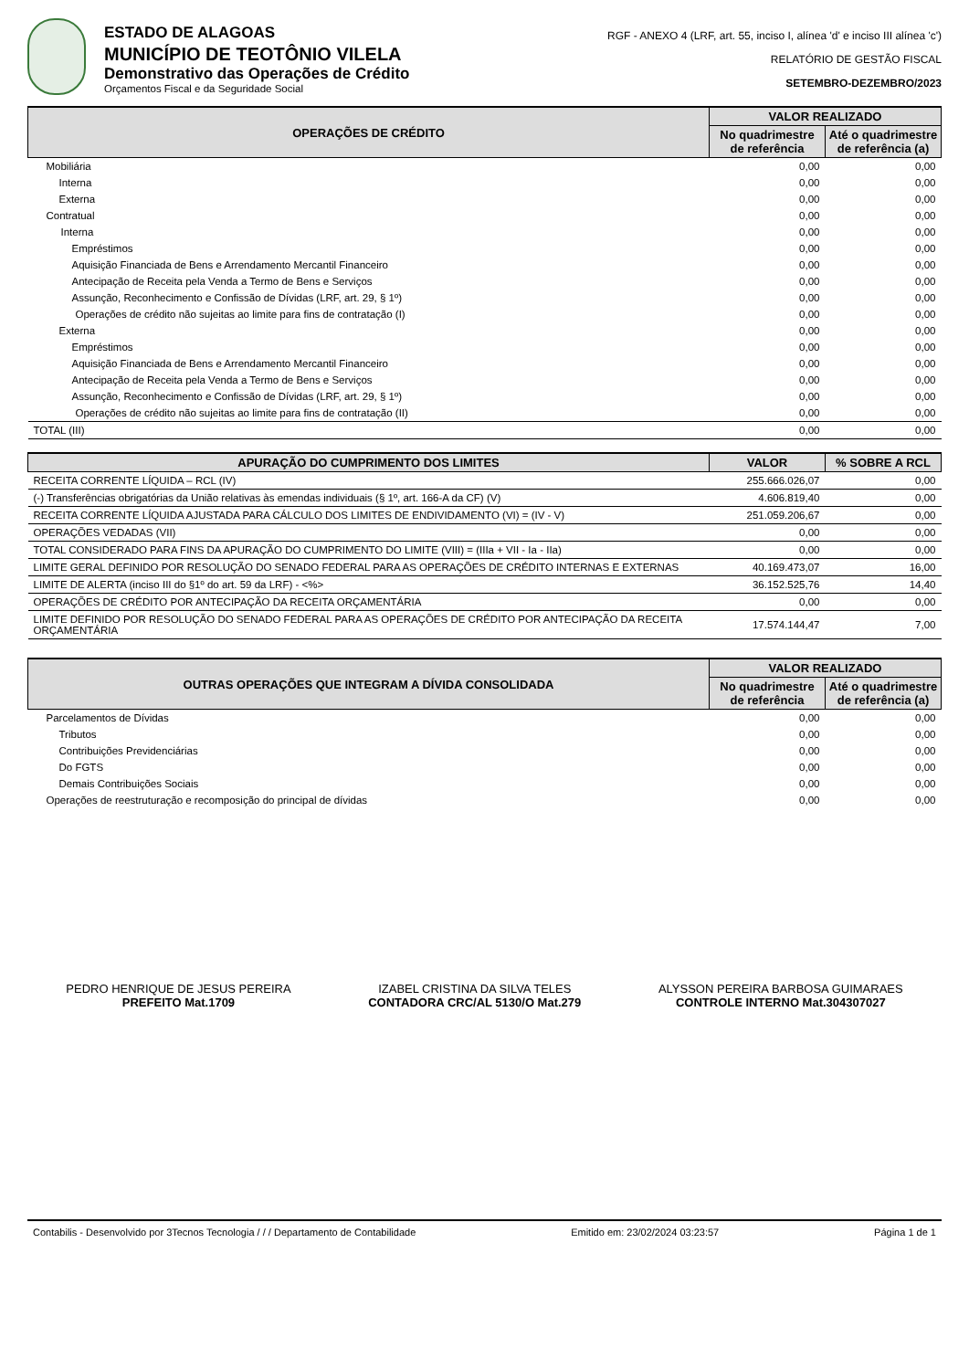ESTADO DE ALAGOAS
MUNICÍPIO DE TEOTÔNIO VILELA
Demonstrativo das Operações de Crédito
Orçamentos Fiscal e da Seguridade Social
RGF - ANEXO 4 (LRF, art. 55, inciso I, alínea 'd' e inciso III alínea 'c')
RELATÓRIO DE GESTÃO FISCAL
SETEMBRO-DEZEMBRO/2023
| OPERAÇÕES DE CRÉDITO | VALOR REALIZADO | |
| --- | --- | --- |
| | No quadrimestre de referência | Até o quadrimestre de referência (a) |
| Mobiliária | 0,00 | 0,00 |
| Interna | 0,00 | 0,00 |
| Externa | 0,00 | 0,00 |
| Contratual | 0,00 | 0,00 |
| Interna | 0,00 | 0,00 |
| Empréstimos | 0,00 | 0,00 |
| Aquisição Financiada de Bens e Arrendamento Mercantil Financeiro | 0,00 | 0,00 |
| Antecipação de Receita pela Venda a Termo de Bens e Serviços | 0,00 | 0,00 |
| Assunção, Reconhecimento e Confissão de Dívidas (LRF, art. 29, § 1º) | 0,00 | 0,00 |
| Operações de crédito não sujeitas ao limite para fins de contratação (I) | 0,00 | 0,00 |
| Externa | 0,00 | 0,00 |
| Empréstimos | 0,00 | 0,00 |
| Aquisição Financiada de Bens e Arrendamento Mercantil Financeiro | 0,00 | 0,00 |
| Antecipação de Receita pela Venda a Termo de Bens e Serviços | 0,00 | 0,00 |
| Assunção, Reconhecimento e Confissão de Dívidas (LRF, art. 29, § 1º) | 0,00 | 0,00 |
| Operações de crédito não sujeitas ao limite para fins de contratação (II) | 0,00 | 0,00 |
| TOTAL (III) | 0,00 | 0,00 |
| APURAÇÃO DO CUMPRIMENTO DOS LIMITES | VALOR | % SOBRE A RCL |
| --- | --- | --- |
| RECEITA CORRENTE LÍQUIDA – RCL (IV) | 255.666.026,07 | 0,00 |
| (-) Transferências obrigatórias da União relativas às emendas individuais (§ 1º, art. 166-A da CF) (V) | 4.606.819,40 | 0,00 |
| RECEITA CORRENTE LÍQUIDA AJUSTADA PARA CÁLCULO DOS LIMITES DE ENDIVIDAMENTO (VI) = (IV - V) | 251.059.206,67 | 0,00 |
| OPERAÇÕES VEDADAS (VII) | 0,00 | 0,00 |
| TOTAL CONSIDERADO PARA FINS DA APURAÇÃO DO CUMPRIMENTO DO LIMITE (VIII) = (IIIa + VII - Ia - IIa) | 0,00 | 0,00 |
| LIMITE GERAL DEFINIDO POR RESOLUÇÃO DO SENADO FEDERAL PARA AS OPERAÇÕES DE CRÉDITO INTERNAS E EXTERNAS | 40.169.473,07 | 16,00 |
| LIMITE DE ALERTA (inciso III do §1º do art. 59 da LRF) - <%> | 36.152.525,76 | 14,40 |
| OPERAÇÕES DE CRÉDITO POR ANTECIPAÇÃO DA RECEITA ORÇAMENTÁRIA | 0,00 | 0,00 |
| LIMITE DEFINIDO POR RESOLUÇÃO DO SENADO FEDERAL PARA AS OPERAÇÕES DE CRÉDITO POR ANTECIPAÇÃO DA RECEITA ORÇAMENTÁRIA | 17.574.144,47 | 7,00 |
| OUTRAS OPERAÇÕES QUE INTEGRAM A DÍVIDA CONSOLIDADA | VALOR REALIZADO | |
| --- | --- | --- |
| | No quadrimestre de referência | Até o quadrimestre de referência (a) |
| Parcelamentos de Dívidas | 0,00 | 0,00 |
| Tributos | 0,00 | 0,00 |
| Contribuições Previdenciárias | 0,00 | 0,00 |
| Do FGTS | 0,00 | 0,00 |
| Demais Contribuições Sociais | 0,00 | 0,00 |
| Operações de reestruturação e recomposição do principal de dívidas | 0,00 | 0,00 |
PEDRO HENRIQUE DE JESUS PEREIRA
PREFEITO Mat.1709
IZABEL CRISTINA DA SILVA TELES
CONTADORA CRC/AL 5130/O Mat.279
ALYSSON PEREIRA BARBOSA GUIMARAES
CONTROLE INTERNO Mat.304307027
Contabilis - Desenvolvido por 3Tecnos Tecnologia / / / Departamento de Contabilidade Emitido em: 23/02/2024 03:23:57 Página 1 de 1